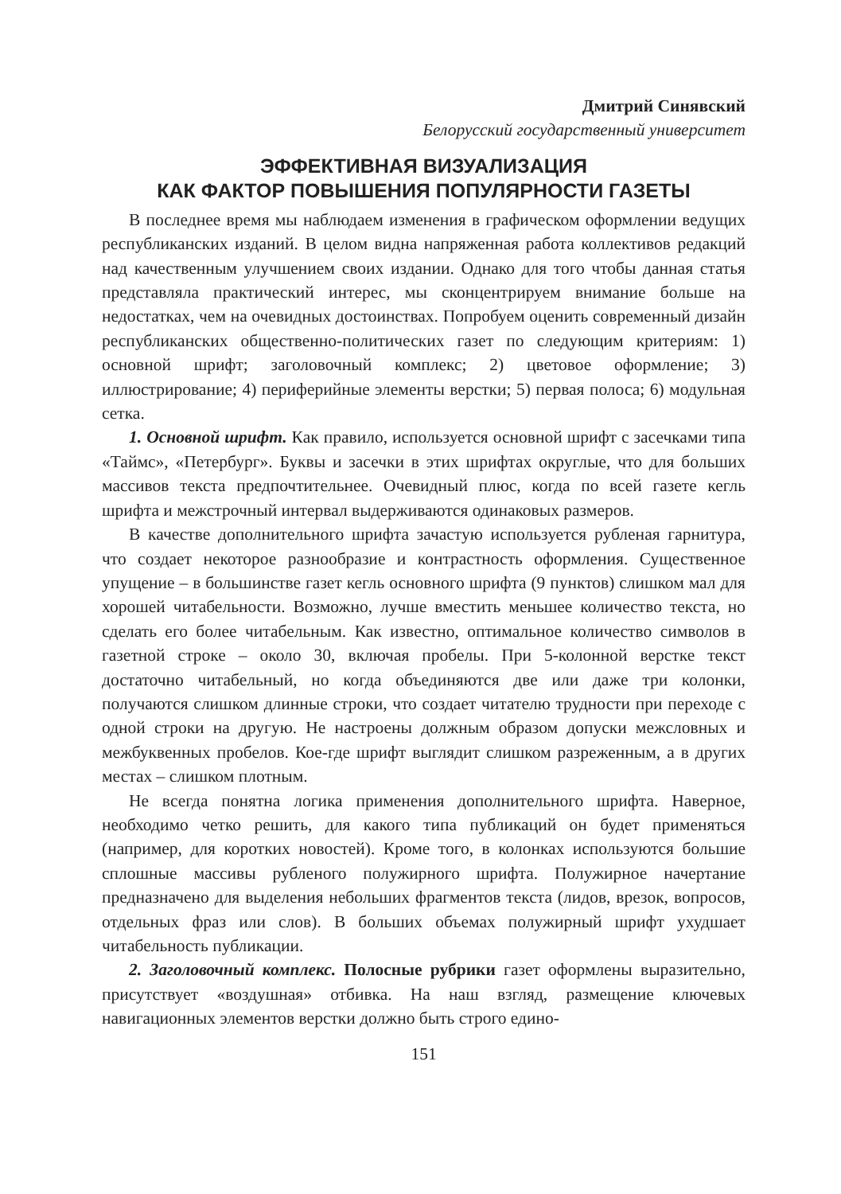Дмитрий Синявский
Белорусский государственный университет
ЭФФЕКТИВНАЯ ВИЗУАЛИЗАЦИЯ
КАК ФАКТОР ПОВЫШЕНИЯ ПОПУЛЯРНОСТИ ГАЗЕТЫ
В последнее время мы наблюдаем изменения в графическом оформлении ведущих республиканских изданий. В целом видна напряженная работа коллективов редакций над качественным улучшением своих издании. Однако для того чтобы данная статья представляла практический интерес, мы сконцентрируем внимание больше на недостатках, чем на очевидных достоинствах. Попробуем оценить современный дизайн республиканских общественно-политических газет по следующим критериям: 1) основной шрифт; заголовочный комплекс; 2) цветовое оформление; 3) иллюстрирование; 4) периферийные элементы верстки; 5) первая полоса; 6) модульная сетка.
1. Основной шрифт. Как правило, используется основной шрифт с засечками типа «Таймс», «Петербург». Буквы и засечки в этих шрифтах округлые, что для больших массивов текста предпочтительнее. Очевидный плюс, когда по всей газете кегль шрифта и межстрочный интервал выдерживаются одинаковых размеров.
В качестве дополнительного шрифта зачастую используется рубленая гарнитура, что создает некоторое разнообразие и контрастность оформления. Существенное упущение – в большинстве газет кегль основного шрифта (9 пунктов) слишком мал для хорошей читабельности. Возможно, лучше вместить меньшее количество текста, но сделать его более читабельным. Как известно, оптимальное количество символов в газетной строке – около 30, включая пробелы. При 5-колонной верстке текст достаточно читабельный, но когда объединяются две или даже три колонки, получаются слишком длинные строки, что создает читателю трудности при переходе с одной строки на другую. Не настроены должным образом допуски межсловных и межбуквенных пробелов. Кое-где шрифт выглядит слишком разреженным, а в других местах – слишком плотным.
Не всегда понятна логика применения дополнительного шрифта. Наверное, необходимо четко решить, для какого типа публикаций он будет применяться (например, для коротких новостей). Кроме того, в колонках используются большие сплошные массивы рубленого полужирного шрифта. Полужирное начертание предназначено для выделения небольших фрагментов текста (лидов, врезок, вопросов, отдельных фраз или слов). В больших объемах полужирный шрифт ухудшает читабельность публикации.
2. Заголовочный комплекс. Полосные рубрики газет оформлены выразительно, присутствует «воздушная» отбивка. На наш взгляд, размещение ключевых навигационных элементов верстки должно быть строго едино-
151